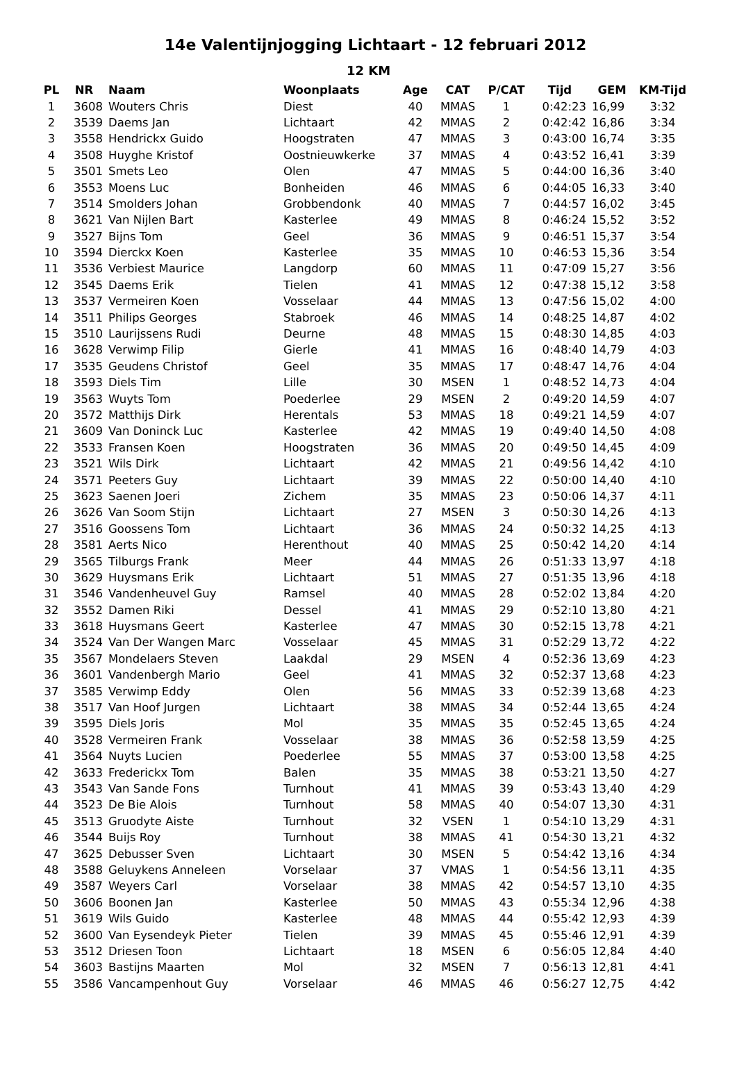14e Valentijnjogging Lichtaart - 12 februari 2012
12 KM
| PL | NR | Naam | Woonplaats | Age | CAT | P/CAT | Tijd | GEM | KM-Tijd |
| --- | --- | --- | --- | --- | --- | --- | --- | --- | --- |
| 1 | 3608 | Wouters Chris | Diest | 40 | MMAS | 1 | 0:42:23 | 16,99 | 3:32 |
| 2 | 3539 | Daems Jan | Lichtaart | 42 | MMAS | 2 | 0:42:42 | 16,86 | 3:34 |
| 3 | 3558 | Hendrickx Guido | Hoogstraten | 47 | MMAS | 3 | 0:43:00 | 16,74 | 3:35 |
| 4 | 3508 | Huyghe Kristof | Oostnieuwkerke | 37 | MMAS | 4 | 0:43:52 | 16,41 | 3:39 |
| 5 | 3501 | Smets Leo | Olen | 47 | MMAS | 5 | 0:44:00 | 16,36 | 3:40 |
| 6 | 3553 | Moens Luc | Bonheiden | 46 | MMAS | 6 | 0:44:05 | 16,33 | 3:40 |
| 7 | 3514 | Smolders Johan | Grobbendonk | 40 | MMAS | 7 | 0:44:57 | 16,02 | 3:45 |
| 8 | 3621 | Van Nijlen Bart | Kasterlee | 49 | MMAS | 8 | 0:46:24 | 15,52 | 3:52 |
| 9 | 3527 | Bijns Tom | Geel | 36 | MMAS | 9 | 0:46:51 | 15,37 | 3:54 |
| 10 | 3594 | Dierckx Koen | Kasterlee | 35 | MMAS | 10 | 0:46:53 | 15,36 | 3:54 |
| 11 | 3536 | Verbiest Maurice | Langdorp | 60 | MMAS | 11 | 0:47:09 | 15,27 | 3:56 |
| 12 | 3545 | Daems Erik | Tielen | 41 | MMAS | 12 | 0:47:38 | 15,12 | 3:58 |
| 13 | 3537 | Vermeiren Koen | Vosselaar | 44 | MMAS | 13 | 0:47:56 | 15,02 | 4:00 |
| 14 | 3511 | Philips Georges | Stabroek | 46 | MMAS | 14 | 0:48:25 | 14,87 | 4:02 |
| 15 | 3510 | Laurijssens Rudi | Deurne | 48 | MMAS | 15 | 0:48:30 | 14,85 | 4:03 |
| 16 | 3628 | Verwimp Filip | Gierle | 41 | MMAS | 16 | 0:48:40 | 14,79 | 4:03 |
| 17 | 3535 | Geudens Christof | Geel | 35 | MMAS | 17 | 0:48:47 | 14,76 | 4:04 |
| 18 | 3593 | Diels Tim | Lille | 30 | MSEN | 1 | 0:48:52 | 14,73 | 4:04 |
| 19 | 3563 | Wuyts Tom | Poederlee | 29 | MSEN | 2 | 0:49:20 | 14,59 | 4:07 |
| 20 | 3572 | Matthijs Dirk | Herentals | 53 | MMAS | 18 | 0:49:21 | 14,59 | 4:07 |
| 21 | 3609 | Van Doninck Luc | Kasterlee | 42 | MMAS | 19 | 0:49:40 | 14,50 | 4:08 |
| 22 | 3533 | Fransen Koen | Hoogstraten | 36 | MMAS | 20 | 0:49:50 | 14,45 | 4:09 |
| 23 | 3521 | Wils Dirk | Lichtaart | 42 | MMAS | 21 | 0:49:56 | 14,42 | 4:10 |
| 24 | 3571 | Peeters Guy | Lichtaart | 39 | MMAS | 22 | 0:50:00 | 14,40 | 4:10 |
| 25 | 3623 | Saenen Joeri | Zichem | 35 | MMAS | 23 | 0:50:06 | 14,37 | 4:11 |
| 26 | 3626 | Van Soom Stijn | Lichtaart | 27 | MSEN | 3 | 0:50:30 | 14,26 | 4:13 |
| 27 | 3516 | Goossens Tom | Lichtaart | 36 | MMAS | 24 | 0:50:32 | 14,25 | 4:13 |
| 28 | 3581 | Aerts Nico | Herenthout | 40 | MMAS | 25 | 0:50:42 | 14,20 | 4:14 |
| 29 | 3565 | Tilburgs Frank | Meer | 44 | MMAS | 26 | 0:51:33 | 13,97 | 4:18 |
| 30 | 3629 | Huysmans Erik | Lichtaart | 51 | MMAS | 27 | 0:51:35 | 13,96 | 4:18 |
| 31 | 3546 | Vandenheuvel Guy | Ramsel | 40 | MMAS | 28 | 0:52:02 | 13,84 | 4:20 |
| 32 | 3552 | Damen Riki | Dessel | 41 | MMAS | 29 | 0:52:10 | 13,80 | 4:21 |
| 33 | 3618 | Huysmans Geert | Kasterlee | 47 | MMAS | 30 | 0:52:15 | 13,78 | 4:21 |
| 34 | 3524 | Van Der Wangen Marc | Vosselaar | 45 | MMAS | 31 | 0:52:29 | 13,72 | 4:22 |
| 35 | 3567 | Mondelaers Steven | Laakdal | 29 | MSEN | 4 | 0:52:36 | 13,69 | 4:23 |
| 36 | 3601 | Vandenbergh Mario | Geel | 41 | MMAS | 32 | 0:52:37 | 13,68 | 4:23 |
| 37 | 3585 | Verwimp Eddy | Olen | 56 | MMAS | 33 | 0:52:39 | 13,68 | 4:23 |
| 38 | 3517 | Van Hoof Jurgen | Lichtaart | 38 | MMAS | 34 | 0:52:44 | 13,65 | 4:24 |
| 39 | 3595 | Diels Joris | Mol | 35 | MMAS | 35 | 0:52:45 | 13,65 | 4:24 |
| 40 | 3528 | Vermeiren Frank | Vosselaar | 38 | MMAS | 36 | 0:52:58 | 13,59 | 4:25 |
| 41 | 3564 | Nuyts Lucien | Poederlee | 55 | MMAS | 37 | 0:53:00 | 13,58 | 4:25 |
| 42 | 3633 | Frederickx Tom | Balen | 35 | MMAS | 38 | 0:53:21 | 13,50 | 4:27 |
| 43 | 3543 | Van Sande Fons | Turnhout | 41 | MMAS | 39 | 0:53:43 | 13,40 | 4:29 |
| 44 | 3523 | De Bie Alois | Turnhout | 58 | MMAS | 40 | 0:54:07 | 13,30 | 4:31 |
| 45 | 3513 | Gruodyte Aiste | Turnhout | 32 | VSEN | 1 | 0:54:10 | 13,29 | 4:31 |
| 46 | 3544 | Buijs Roy | Turnhout | 38 | MMAS | 41 | 0:54:30 | 13,21 | 4:32 |
| 47 | 3625 | Debusser Sven | Lichtaart | 30 | MSEN | 5 | 0:54:42 | 13,16 | 4:34 |
| 48 | 3588 | Geluykens Anneleen | Vorselaar | 37 | VMAS | 1 | 0:54:56 | 13,11 | 4:35 |
| 49 | 3587 | Weyers Carl | Vorselaar | 38 | MMAS | 42 | 0:54:57 | 13,10 | 4:35 |
| 50 | 3606 | Boonen Jan | Kasterlee | 50 | MMAS | 43 | 0:55:34 | 12,96 | 4:38 |
| 51 | 3619 | Wils Guido | Kasterlee | 48 | MMAS | 44 | 0:55:42 | 12,93 | 4:39 |
| 52 | 3600 | Van Eysendeyk Pieter | Tielen | 39 | MMAS | 45 | 0:55:46 | 12,91 | 4:39 |
| 53 | 3512 | Driesen Toon | Lichtaart | 18 | MSEN | 6 | 0:56:05 | 12,84 | 4:40 |
| 54 | 3603 | Bastijns Maarten | Mol | 32 | MSEN | 7 | 0:56:13 | 12,81 | 4:41 |
| 55 | 3586 | Vancampenhout Guy | Vorselaar | 46 | MMAS | 46 | 0:56:27 | 12,75 | 4:42 |